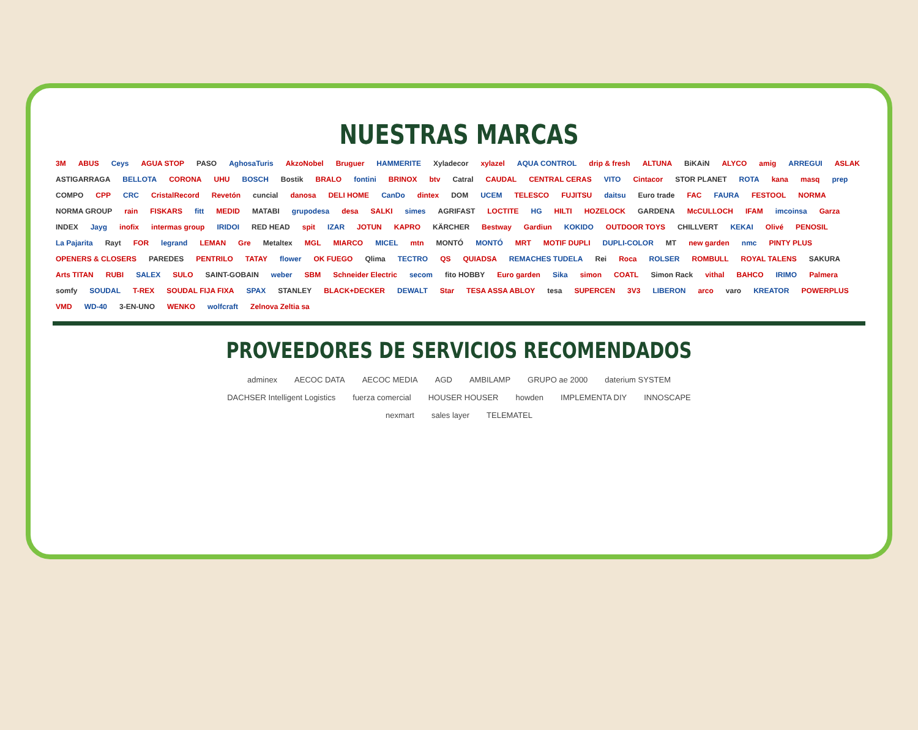NUESTRAS MARCAS
3M ABUS Ceys AGUA STOP PASO AghosaTuris AkzoNobel Bruguer HAMMERITE Xyladecor xylazel AQUA CONTROL drip & fresh ALTUNA BiKAiN ALYCO amig ARREGUI ASLAK ASTIGARRAGA BELLOTA CORONA UHU BOSCH Bostik BRALO fontini BRINOX btv Catral CAUDAL CENTRAL CERAS VITO Cintacor STOR PLANET ROTA kana masq prep COMPO CPP CRC CristalRecord Revetón cuncial danosa DELI HOME CanDo dintex DOM UCEM TELESCO FUJITSU daitsu Euro trade FAC FAURA FESTOOL NORMA NORMA GROUP rain FISKARS fitt MEDID MATABI grupodesa desa SALKI simes AGRIFAST LOCTITE HG HILTI HOZELOCK GARDENA McCULLOCH IFAM imcoinsa Garza INDEX Jayg inofix intermas group IRIDOI RED HEAD spit IZAR JOTUN KAPRO KÄRCHER Bestway Gardiun KOKIDO OUTDOOR TOYS CHILLVERT KEKAI Olivé PENOSIL La Pajarita Rayt FOR legrand LEMAN Gre Metaltex MGL MIARCO MICEL mtn MONTÓ MONTÓ MRT MOTIF DUPLI DUPLI-COLOR MT new garden nmc PINTY PLUS OPENERS & CLOSERS PAREDES PENTRILO TATAY flower OK FUEGO Qlima TECTRO QS QUIADSA REMACHES TUDELA Rei Roca ROLSER ROMBULL ROYAL TALENS SAKURA Arts TITAN RUBI SALEX SULO SAINT-GOBAIN weber SBM Schneider Electric secom fito HOBBY Euro garden Sika simon COATL Simon Rack vithal BAHCO IRIMO Palmera somfy SOUDAL T-REX SOUDAL FIJA FIXA SPAX STANLEY BLACK+DECKER DEWALT Star TESA ASSA ABLOY tesa SUPERCEN 3V3 LIBERON arco varo KREATOR POWERPLUS VMD WD-40 3-EN-UNO WENKO wolfcraft Zelnova Zeltia sa
PROVEEDORES DE SERVICIOS RECOMENDADOS
adminex AECOC DATA AECOC MEDIA AGD AMBILAMP GRUPO ae 2000 daterium SYSTEM DACHSER Intelligent Logistics fuerza comercial HOUSER HOUSER howden IMPLEMENTA DIY INNOSCAPE nexmart sales layer TELEMATEL